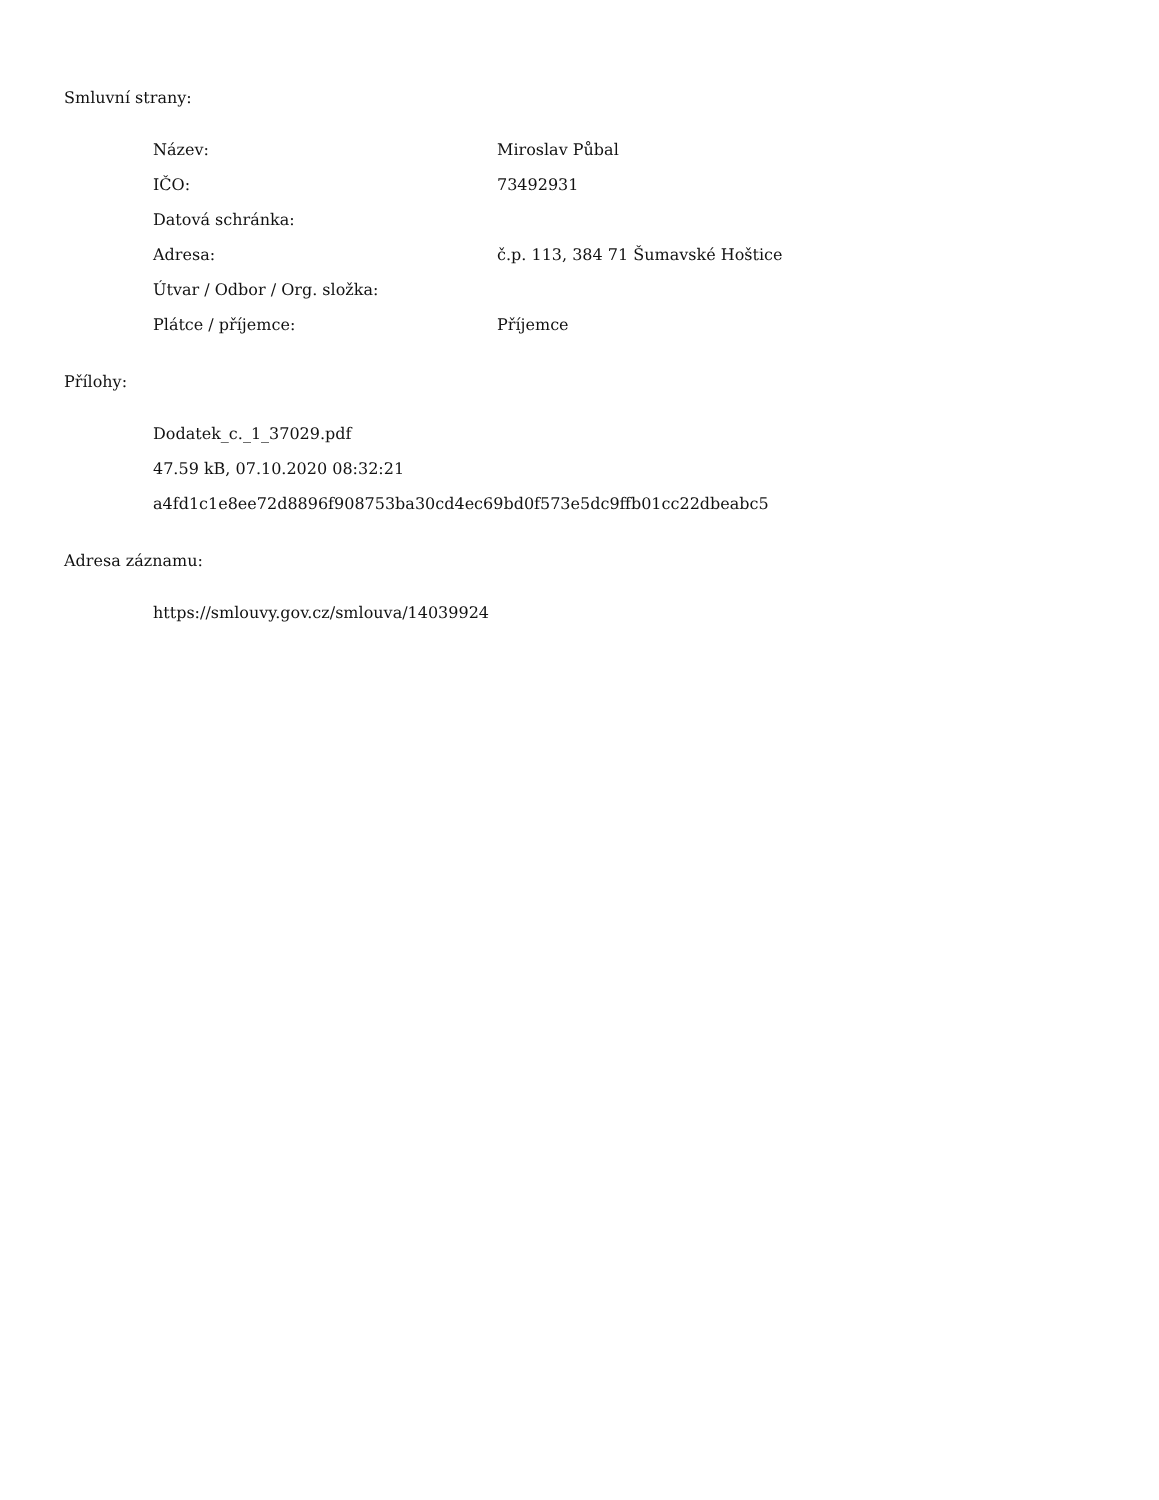Smluvní strany:
| Název: | Miroslav Půbal |
| IČO: | 73492931 |
| Datová schránka: | |
| Adresa: | č.p. 113, 384 71 Šumavské Hoštice |
| Útvar / Odbor / Org. složka: | |
| Plátce / příjemce: | Příjemce |
Přílohy:
Dodatek_c._1_37029.pdf
47.59 kB, 07.10.2020 08:32:21
a4fd1c1e8ee72d8896f908753ba30cd4ec69bd0f573e5dc9ffb01cc22dbeabc5
Adresa záznamu:
https://smlouvy.gov.cz/smlouva/14039924